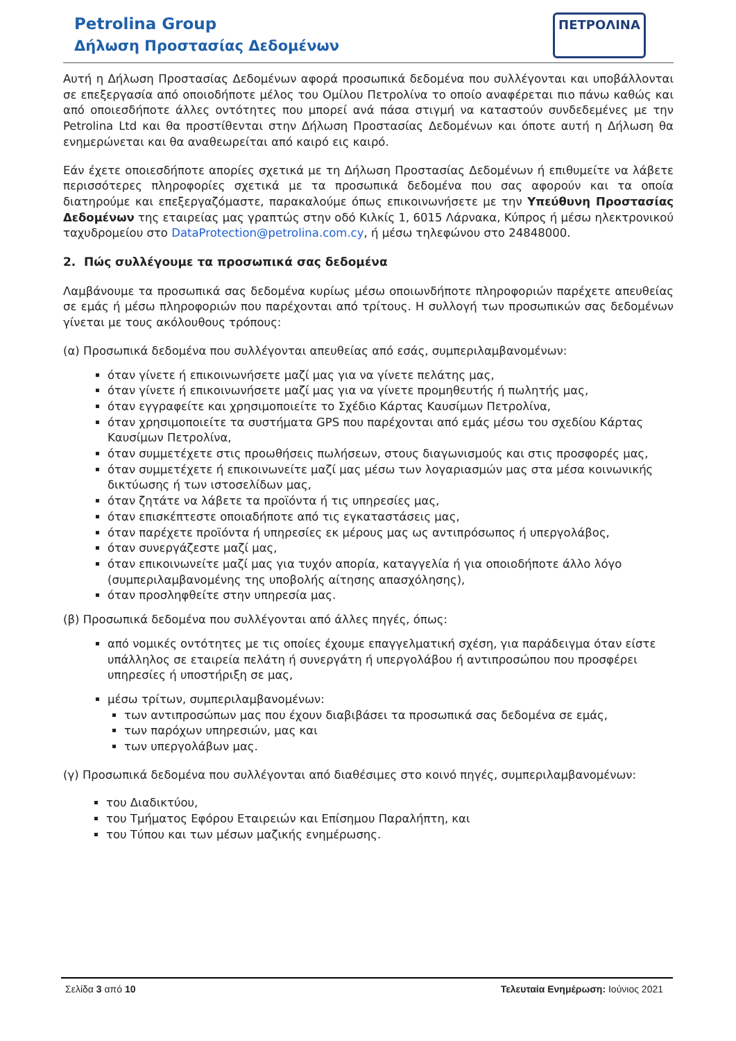Petrolina Group
Δήλωση Προστασίας Δεδομένων
ΠΕΤΡΟΛΙΝΑ
Αυτή η Δήλωση Προστασίας Δεδομένων αφορά προσωπικά δεδομένα που συλλέγονται και υποβάλλονται σε επεξεργασία από οποιοδήποτε μέλος του Ομίλου Πετρολίνα το οποίο αναφέρεται πιο πάνω καθώς και από οποιεσδήποτε άλλες οντότητες που μπορεί ανά πάσα στιγμή να καταστούν συνδεδεμένες με την Petrolina Ltd και θα προστίθενται στην Δήλωση Προστασίας Δεδομένων και όποτε αυτή η Δήλωση θα ενημερώνεται και θα αναθεωρείται από καιρό εις καιρό.
Εάν έχετε οποιεσδήποτε απορίες σχετικά με τη Δήλωση Προστασίας Δεδομένων ή επιθυμείτε να λάβετε περισσότερες πληροφορίες σχετικά με τα προσωπικά δεδομένα που σας αφορούν και τα οποία διατηρούμε και επεξεργαζόμαστε, παρακαλούμε όπως επικοινωνήσετε με την Υπεύθυνη Προστασίας Δεδομένων της εταιρείας μας γραπτώς στην οδό Κιλκίς 1, 6015 Λάρνακα, Κύπρος ή μέσω ηλεκτρονικού ταχυδρομείου στο DataProtection@petrolina.com.cy, ή μέσω τηλεφώνου στο 24848000.
2. Πώς συλλέγουμε τα προσωπικά σας δεδομένα
Λαμβάνουμε τα προσωπικά σας δεδομένα κυρίως μέσω οποιωνδήποτε πληροφοριών παρέχετε απευθείας σε εμάς ή μέσω πληροφοριών που παρέχονται από τρίτους. Η συλλογή των προσωπικών σας δεδομένων γίνεται με τους ακόλουθους τρόπους:
(α) Προσωπικά δεδομένα που συλλέγονται απευθείας από εσάς, συμπεριλαμβανομένων:
όταν γίνετε ή επικοινωνήσετε μαζί μας για να γίνετε πελάτης μας,
όταν γίνετε ή επικοινωνήσετε μαζί μας για να γίνετε προμηθευτής ή πωλητής μας,
όταν εγγραφείτε και χρησιμοποιείτε το Σχέδιο Κάρτας Καυσίμων Πετρολίνα,
όταν χρησιμοποιείτε τα συστήματα GPS που παρέχονται από εμάς μέσω του σχεδίου Κάρτας Καυσίμων Πετρολίνα,
όταν συμμετέχετε στις προωθήσεις πωλήσεων, στους διαγωνισμούς και στις προσφορές μας,
όταν συμμετέχετε ή επικοινωνείτε μαζί μας μέσω των λογαριασμών μας στα μέσα κοινωνικής δικτύωσης ή των ιστοσελίδων μας,
όταν ζητάτε να λάβετε τα προϊόντα ή τις υπηρεσίες μας,
όταν επισκέπτεστε οποιαδήποτε από τις εγκαταστάσεις μας,
όταν παρέχετε προϊόντα ή υπηρεσίες εκ μέρους μας ως αντιπρόσωπος ή υπεργολάβος,
όταν συνεργάζεστε μαζί μας,
όταν επικοινωνείτε μαζί μας για τυχόν απορία, καταγγελία ή για οποιοδήποτε άλλο λόγο (συμπεριλαμβανομένης της υποβολής αίτησης απασχόλησης),
όταν προσληφθείτε στην υπηρεσία μας.
(β) Προσωπικά δεδομένα που συλλέγονται από άλλες πηγές, όπως:
από νομικές οντότητες με τις οποίες έχουμε επαγγελματική σχέση, για παράδειγμα όταν είστε υπάλληλος σε εταιρεία πελάτη ή συνεργάτη ή υπεργολάβου ή αντιπροσώπου που προσφέρει υπηρεσίες ή υποστήριξη σε μας,
μέσω τρίτων, συμπεριλαμβανομένων:
των αντιπροσώπων μας που έχουν διαβιβάσει τα προσωπικά σας δεδομένα σε εμάς,
των παρόχων υπηρεσιών, μας και
των υπεργολάβων μας.
(γ) Προσωπικά δεδομένα που συλλέγονται από διαθέσιμες στο κοινό πηγές, συμπεριλαμβανομένων:
του Διαδικτύου,
του Τμήματος Εφόρου Εταιρειών και Επίσημου Παραλήπτη, και
του Τύπου και των μέσων μαζικής ενημέρωσης.
Σελίδα 3 από 10 Τελευταία Ενημέρωση: Ιούνιος 2021